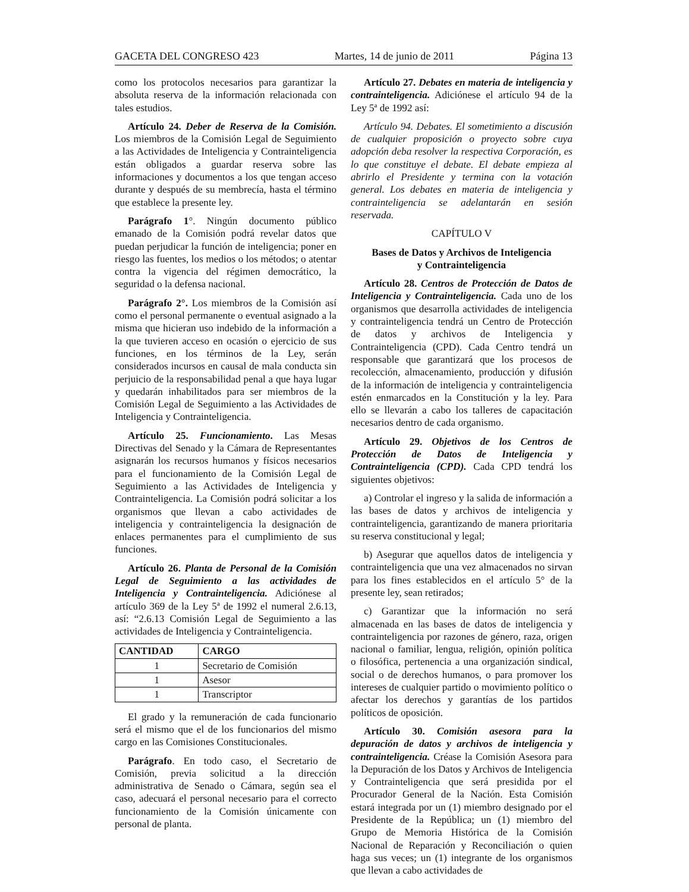GACETA DEL CONGRESO 423 Martes, 14 de junio de 2011 Página 13
como los protocolos necesarios para garantizar la absoluta reserva de la información relacionada con tales estudios.
Artículo 24. Deber de Reserva de la Comisión. Los miembros de la Comisión Legal de Seguimiento a las Actividades de Inteligencia y Contrainteligencia están obligados a guardar reserva sobre las informaciones y documentos a los que tengan acceso durante y después de su membrecía, hasta el término que establece la presente ley.
Parágrafo 1°. Ningún documento público emanado de la Comisión podrá revelar datos que puedan perjudicar la función de inteligencia; poner en riesgo las fuentes, los medios o los métodos; o atentar contra la vigencia del régimen democrático, la seguridad o la defensa nacional.
Parágrafo 2°. Los miembros de la Comisión así como el personal permanente o eventual asignado a la misma que hicieran uso indebido de la información a la que tuvieren acceso en ocasión o ejercicio de sus funciones, en los términos de la Ley, serán considerados incursos en causal de mala conducta sin perjuicio de la responsabilidad penal a que haya lugar y quedarán inhabilitados para ser miembros de la Comisión Legal de Seguimiento a las Actividades de Inteligencia y Contrainteligencia.
Artículo 25. Funcionamiento. Las Mesas Directivas del Senado y la Cámara de Representantes asignarán los recursos humanos y físicos necesarios para el funcionamiento de la Comisión Legal de Seguimiento a las Actividades de Inteligencia y Contrainteligencia. La Comisión podrá solicitar a los organismos que llevan a cabo actividades de inteligencia y contrainteligencia la designación de enlaces permanentes para el cumplimiento de sus funciones.
Artículo 26. Planta de Personal de la Comisión Legal de Seguimiento a las actividades de Inteligencia y Contrainteligencia. Adiciónese al artículo 369 de la Ley 5ª de 1992 el numeral 2.6.13, así: “2.6.13 Comisión Legal de Seguimiento a las actividades de Inteligencia y Contrainteligencia.
| CANTIDAD | CARGO |
| --- | --- |
| 1 | Secretario de Comisión |
| 1 | Asesor |
| 1 | Transcriptor |
El grado y la remuneración de cada funcionario será el mismo que el de los funcionarios del mismo cargo en las Comisiones Constitucionales.
Parágrafo. En todo caso, el Secretario de Comisión, previa solicitud a la dirección administrativa de Senado o Cámara, según sea el caso, adecuará el personal necesario para el correcto funcionamiento de la Comisión únicamente con personal de planta.
Artículo 27. Debates en materia de inteligencia y contrainteligencia. Adiciónese el artículo 94 de la Ley 5ª de 1992 así:
Artículo 94. Debates. El sometimiento a discusión de cualquier proposición o proyecto sobre cuya adopción deba resolver la respectiva Corporación, es lo que constituye el debate. El debate empieza al abrirlo el Presidente y termina con la votación general. Los debates en materia de inteligencia y contrainteligencia se adelantarán en sesión reservada.
CAPÍTULO V
Bases de Datos y Archivos de Inteligencia
y Contrainteligencia
Artículo 28. Centros de Protección de Datos de Inteligencia y Contrainteligencia. Cada uno de los organismos que desarrolla actividades de inteligencia y contrainteligencia tendrá un Centro de Protección de datos y archivos de Inteligencia y Contrainteligencia (CPD). Cada Centro tendrá un responsable que garantizará que los procesos de recolección, almacenamiento, producción y difusión de la información de inteligencia y contrainteligencia estén enmarcados en la Constitución y la ley. Para ello se llevarán a cabo los talleres de capacitación necesarios dentro de cada organismo.
Artículo 29. Objetivos de los Centros de Protección de Datos de Inteligencia y Contrainteligencia (CPD). Cada CPD tendrá los siguientes objetivos:
a) Controlar el ingreso y la salida de información a las bases de datos y archivos de inteligencia y contrainteligencia, garantizando de manera prioritaria su reserva constitucional y legal;
b) Asegurar que aquellos datos de inteligencia y contrainteligencia que una vez almacenados no sirvan para los fines establecidos en el artículo 5° de la presente ley, sean retirados;
c) Garantizar que la información no será almacenada en las bases de datos de inteligencia y contrainteligencia por razones de género, raza, origen nacional o familiar, lengua, religión, opinión política o filosófica, pertenencia a una organización sindical, social o de derechos humanos, o para promover los intereses de cualquier partido o movimiento político o afectar los derechos y garantías de los partidos políticos de oposición.
Artículo 30. Comisión asesora para la depuración de datos y archivos de inteligencia y contrainteligencia. Créase la Comisión Asesora para la Depuración de los Datos y Archivos de Inteligencia y Contrainteligencia que será presidida por el Procurador General de la Nación. Esta Comisión estará integrada por un (1) miembro designado por el Presidente de la República; un (1) miembro del Grupo de Memoria Histórica de la Comisión Nacional de Reparación y Reconciliación o quien haga sus veces; un (1) integrante de los organismos que llevan a cabo actividades de